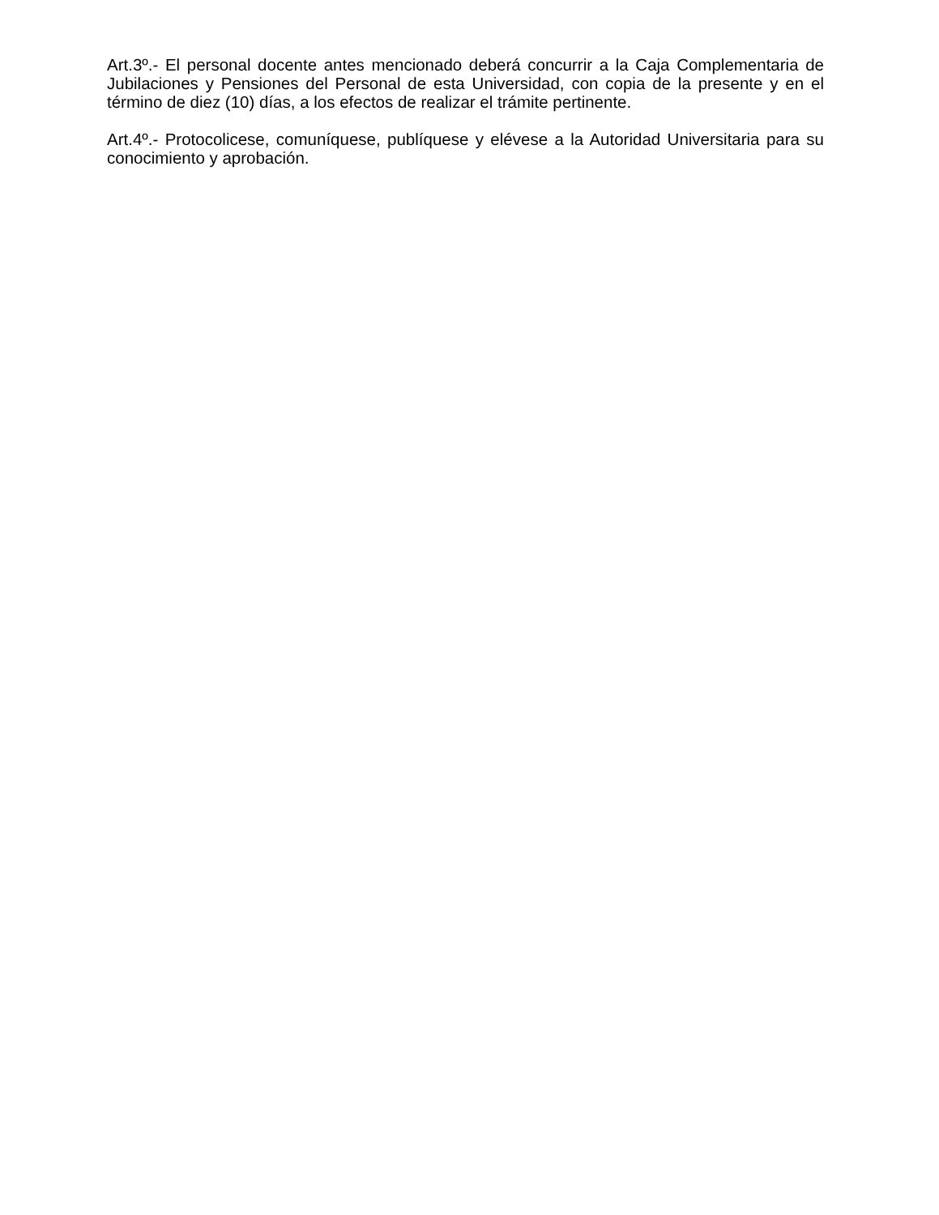Art.3º.- El personal docente antes mencionado deberá concurrir a la Caja Complementaria de Jubilaciones y Pensiones del Personal de esta Universidad, con copia de la presente y en el término de diez (10) días, a los efectos de realizar el trámite pertinente.
Art.4º.- Protocolicese, comuníquese, publíquese y elévese a la Autoridad Universitaria para su conocimiento y aprobación.